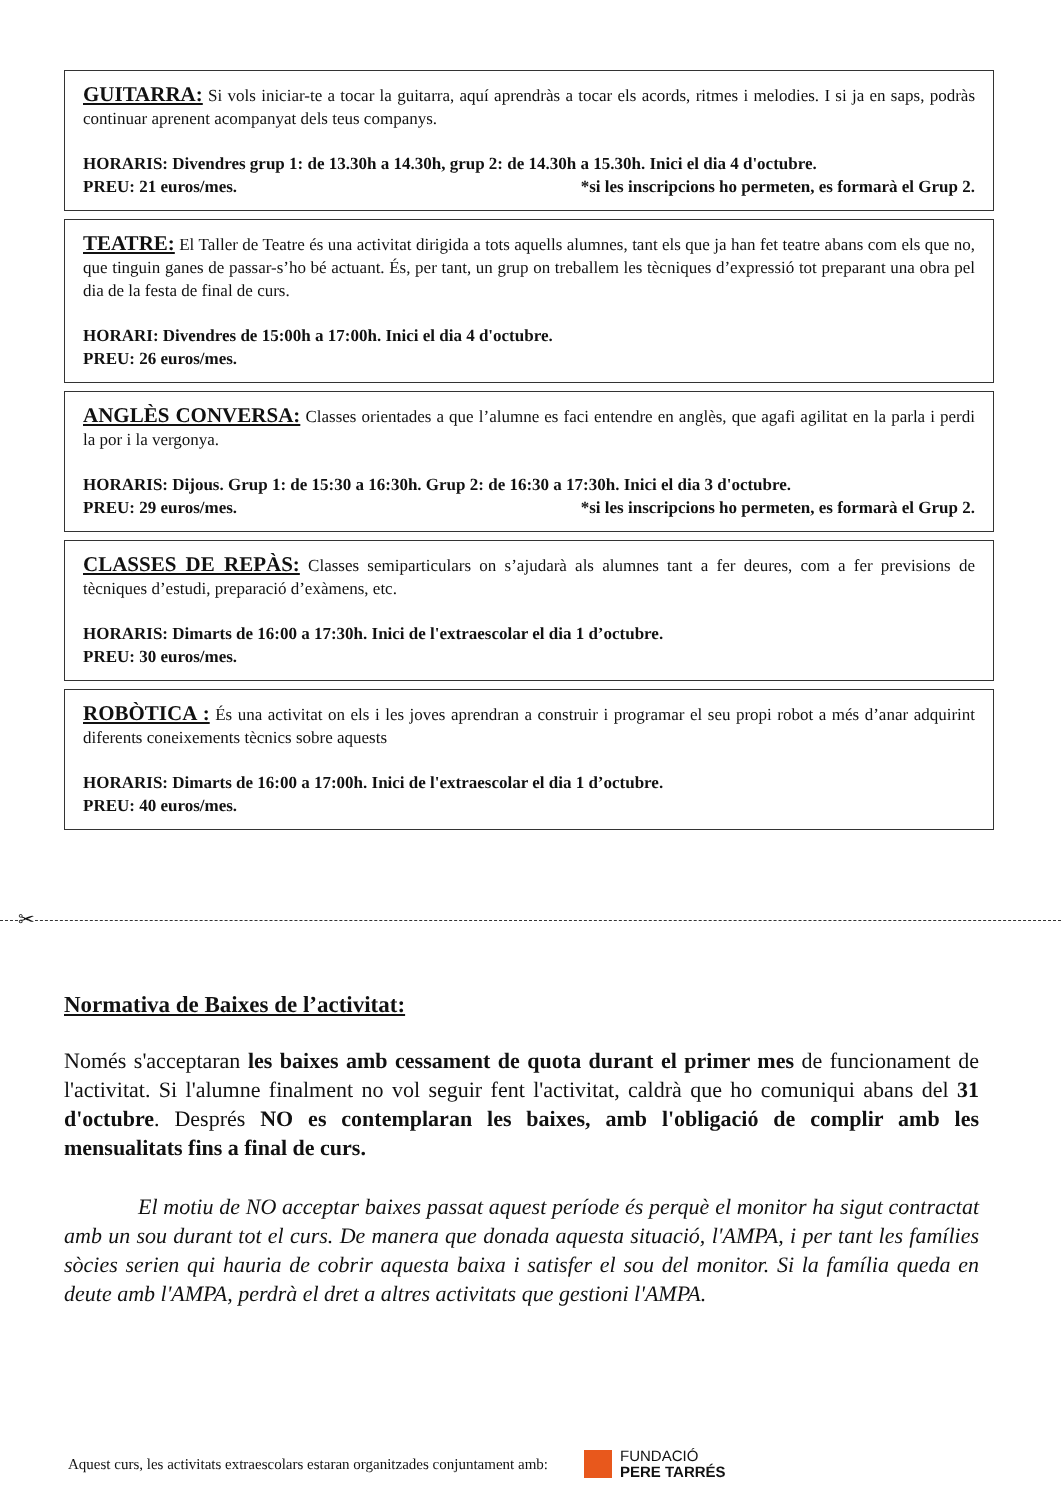GUITARRA: Si vols iniciar-te a tocar la guitarra, aquí aprendràs a tocar els acords, ritmes i melodies. I si ja en saps, podràs continuar aprenent acompanyat dels teus companys.
HORARIS: Divendres grup 1: de 13.30h a 14.30h, grup 2: de 14.30h a 15.30h. Inici el dia 4 d'octubre.
PREU: 21 euros/mes. *si les inscripcions ho permeten, es formarà el Grup 2.
TEATRE: El Taller de Teatre és una activitat dirigida a tots aquells alumnes, tant els que ja han fet teatre abans com els que no, que tinguin ganes de passar-s’ho bé actuant. És, per tant, un grup on treballem les tècniques d’expressió tot preparant una obra pel dia de la festa de final de curs.
HORARI: Divendres de 15:00h a 17:00h. Inici el dia 4 d'octubre.
PREU: 26 euros/mes.
ANGLÈS CONVERSA: Classes orientades a que l’alumne es faci entendre en anglès, que agafi agilitat en la parla i perdi la por i la vergonya.
HORARIS: Dijous. Grup 1: de 15:30 a 16:30h. Grup 2: de 16:30 a 17:30h. Inici el dia 3 d'octubre.
PREU: 29 euros/mes. *si les inscripcions ho permeten, es formarà el Grup 2.
CLASSES DE REPÀS: Classes semiparticulars on s’ajudarà als alumnes tant a fer deures, com a fer previsions de tècniques d’estudi, preparació d’exàmens, etc.
HORARIS: Dimarts de 16:00 a 17:30h. Inici de l'extraescolar el dia 1 d’octubre.
PREU: 30 euros/mes.
ROBÒTICA : És una activitat on els i les joves aprendran a construir i programar el seu propi robot a més d’anar adquirint diferents coneixements tècnics sobre aquests
HORARIS: Dimarts de 16:00 a 17:00h. Inici de l'extraescolar el dia 1 d’octubre.
PREU: 40 euros/mes.
✂
Normativa de Baixes de l’activitat:
Només s'acceptaran les baixes amb cessament de quota durant el primer mes de funcionament de l'activitat. Si l'alumne finalment no vol seguir fent l'activitat, caldrà que ho comuniqui abans del 31 d'octubre. Després NO es contemplaran les baixes, amb l'obligació de complir amb les mensualitats fins a final de curs.
El motiu de NO acceptar baixes passat aquest període és perquè el monitor ha sigut contractat amb un sou durant tot el curs. De manera que donada aquesta situació, l'AMPA, i per tant les famílies sòcies serien qui hauria de cobrir aquesta baixa i satisfer el sou del monitor. Si la família queda en deute amb l'AMPA, perdrà el dret a altres activitats que gestioni l'AMPA.
Aquest curs, les activitats extraescolars estaran organitzades conjuntament amb:
FUNDACIÓ
PERE TARRÉS